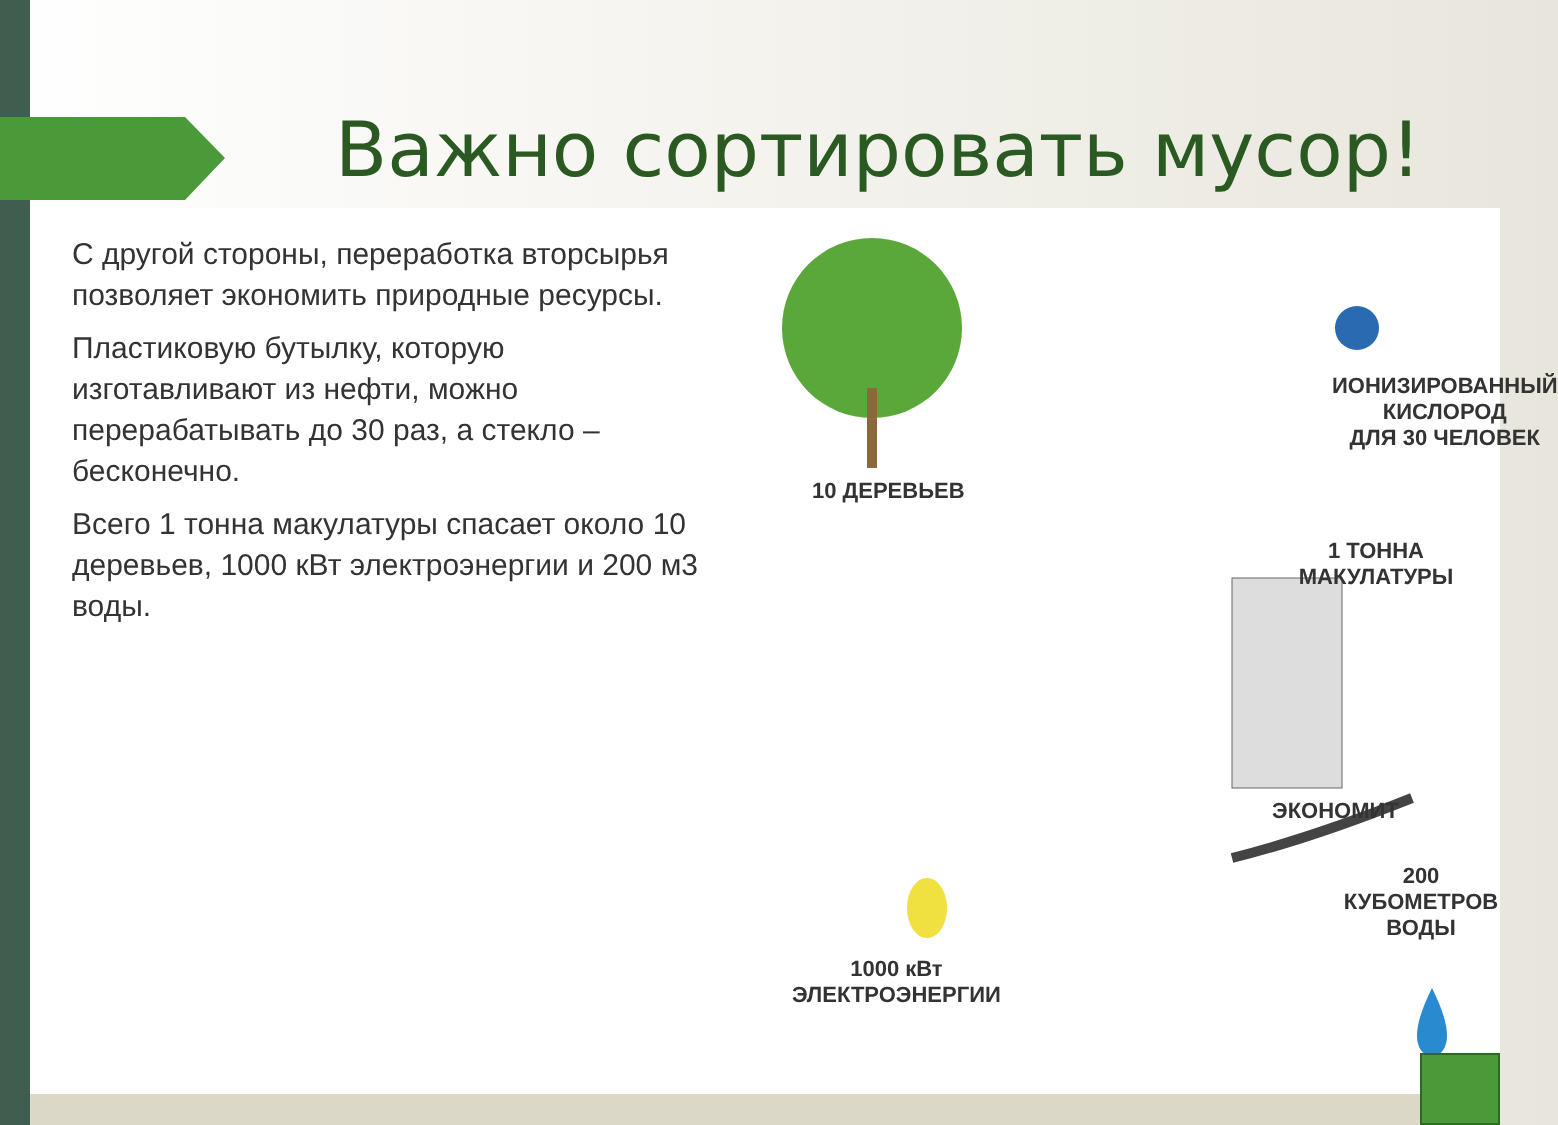Важно сортировать мусор!
С другой стороны, переработка вторсырья позволяет экономить природные ресурсы.
Пластиковую бутылку, которую изготавливают из нефти, можно перерабатывать до 30 раз, а стекло – бесконечно.
Всего 1 тонна макулатуры спасает около 10 деревьев, 1000 кВт электроэнергии и 200 м3 воды.
10 ДЕРЕВЬЕВ
ИОНИЗИРОВАННЫЙ
КИСЛОРОД
ДЛЯ 30 ЧЕЛОВЕК
1 ТОННА МАКУЛАТУРЫ
ЭКОНОМИТ
200 КУБОМЕТРОВ
ВОДЫ
1000 кВт
ЭЛЕКТРОЭНЕРГИИ